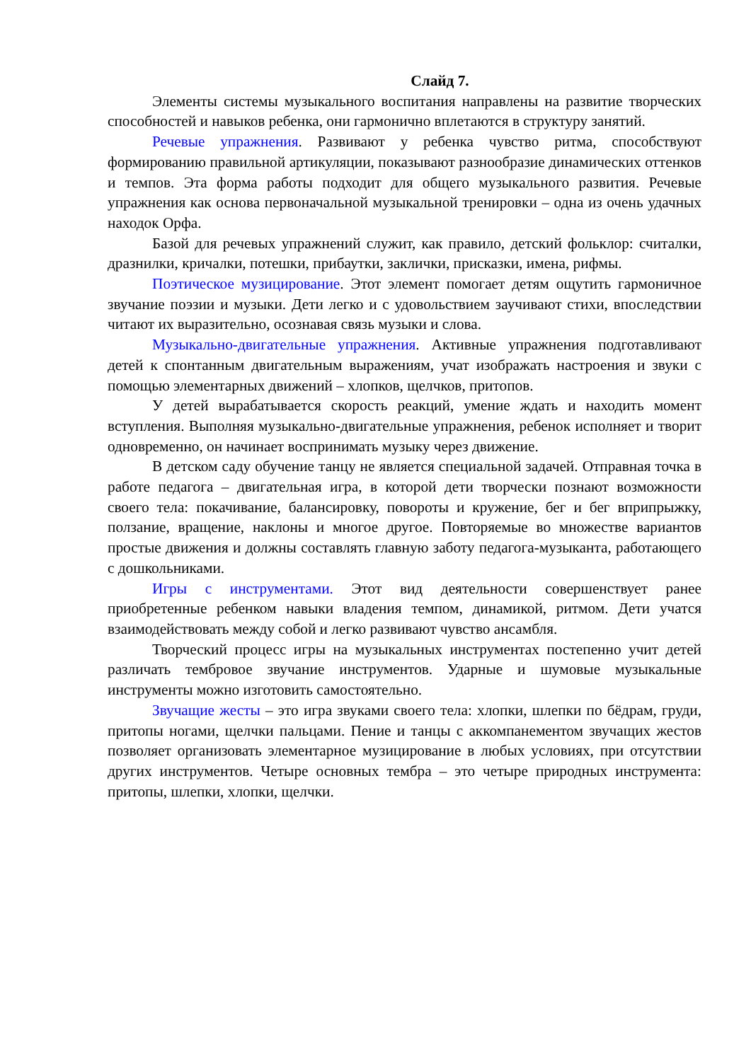Слайд 7.
Элементы системы музыкального воспитания направлены на развитие творческих способностей и навыков ребенка, они гармонично вплетаются в структуру занятий.
Речевые упражнения. Развивают у ребенка чувство ритма, способствуют формированию правильной артикуляции, показывают разнообразие динамических оттенков и темпов. Эта форма работы подходит для общего музыкального развития. Речевые упражнения как основа первоначальной музыкальной тренировки – одна из очень удачных находок Орфа.
Базой для речевых упражнений служит, как правило, детский фольклор: считалки, дразнилки, кричалки, потешки, прибаутки, заклички, присказки, имена, рифмы.
Поэтическое музицирование. Этот элемент помогает детям ощутить гармоничное звучание поэзии и музыки. Дети легко и с удовольствием заучивают стихи, впоследствии читают их выразительно, осознавая связь музыки и слова.
Музыкально-двигательные упражнения. Активные упражнения подготавливают детей к спонтанным двигательным выражениям, учат изображать настроения и звуки с помощью элементарных движений – хлопков, щелчков, притопов.
У детей вырабатывается скорость реакций, умение ждать и находить момент вступления. Выполняя музыкально-двигательные упражнения, ребенок исполняет и творит одновременно, он начинает воспринимать музыку через движение.
В детском саду обучение танцу не является специальной задачей. Отправная точка в работе педагога – двигательная игра, в которой дети творчески познают возможности своего тела: покачивание, балансировку, повороты и кружение, бег и бег вприпрыжку, ползание, вращение, наклоны и многое другое. Повторяемые во множестве вариантов простые движения и должны составлять главную заботу педагога-музыканта, работающего с дошкольниками.
Игры с инструментами. Этот вид деятельности совершенствует ранее приобретенные ребенком навыки владения темпом, динамикой, ритмом. Дети учатся взаимодействовать между собой и легко развивают чувство ансамбля.
Творческий процесс игры на музыкальных инструментах постепенно учит детей различать тембровое звучание инструментов. Ударные и шумовые музыкальные инструменты можно изготовить самостоятельно.
Звучащие жесты – это игра звуками своего тела: хлопки, шлепки по бёдрам, груди, притопы ногами, щелчки пальцами. Пение и танцы с аккомпанементом звучащих жестов позволяет организовать элементарное музицирование в любых условиях, при отсутствии других инструментов. Четыре основных тембра – это четыре природных инструмента: притопы, шлепки, хлопки, щелчки.